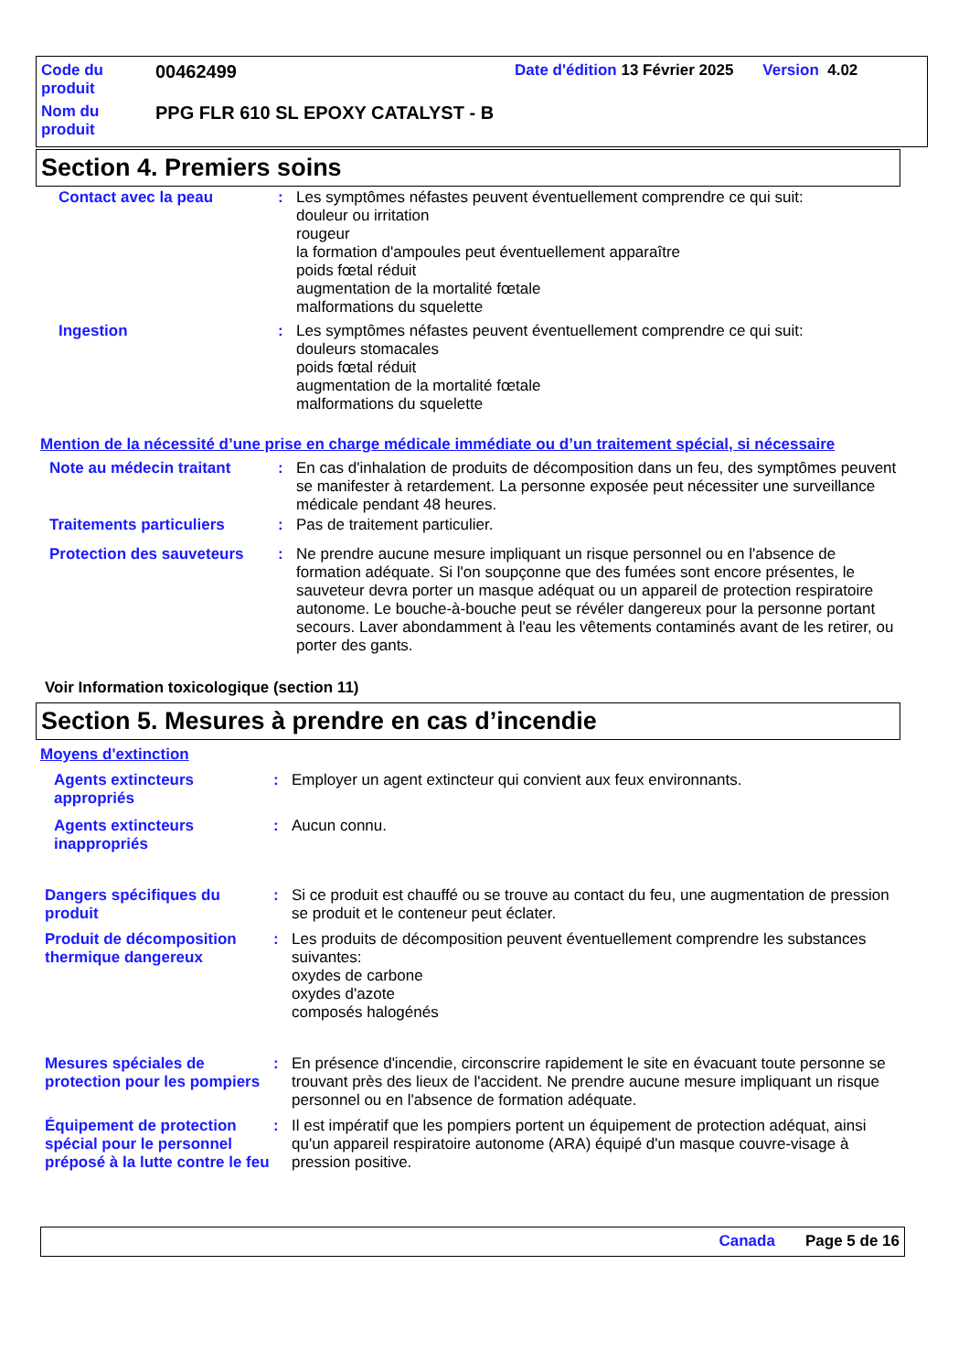Code du
produit
00462499
Date d'édition 13 Février 2025 Version 4.02
Nom du
produit
PPG FLR 610 SL EPOXY CATALYST - B
Section 4. Premiers soins
Contact avec la peau : Les symptômes néfastes peuvent éventuellement comprendre ce qui suit:
douleur ou irritation
rougeur
la formation d'ampoules peut éventuellement apparaître
poids fœtal réduit
augmentation de la mortalité fœtale
malformations du squelette
Ingestion : Les symptômes néfastes peuvent éventuellement comprendre ce qui suit:
douleurs stomacales
poids fœtal réduit
augmentation de la mortalité fœtale
malformations du squelette
Mention de la nécessité d’une prise en charge médicale immédiate ou d’un traitement spécial, si nécessaire
Note au médecin traitant : En cas d'inhalation de produits de décomposition dans un feu, des symptômes peuvent se manifester à retardement. La personne exposée peut nécessiter une surveillance médicale pendant 48 heures.
Traitements particuliers : Pas de traitement particulier.
Protection des sauveteurs
: Ne prendre aucune mesure impliquant un risque personnel ou en l'absence de formation adéquate. Si l'on soupçonne que des fumées sont encore présentes, le sauveteur devra porter un masque adéquat ou un appareil de protection respiratoire autonome. Le bouche-à-bouche peut se révéler dangereux pour la personne portant secours. Laver abondamment à l'eau les vêtements contaminés avant de les retirer, ou porter des gants.
Voir Information toxicologique (section 11)
Section 5. Mesures à prendre en cas d’incendie
Moyens d'extinction
Agents extincteurs appropriés
: Employer un agent extincteur qui convient aux feux environnants.
Agents extincteurs inappropriés
: Aucun connu.
Dangers spécifiques du produit
: Si ce produit est chauffé ou se trouve au contact du feu, une augmentation de pression se produit et le conteneur peut éclater.
Produit de décomposition thermique dangereux
: Les produits de décomposition peuvent éventuellement comprendre les substances suivantes:
oxydes de carbone
oxydes d'azote
composés halogénés
Mesures spéciales de protection pour les pompiers
: En présence d'incendie, circonscrire rapidement le site en évacuant toute personne se trouvant près des lieux de l'accident. Ne prendre aucune mesure impliquant un risque personnel ou en l'absence de formation adéquate.
Équipement de protection spécial pour le personnel préposé à la lutte contre le feu
: Il est impératif que les pompiers portent un équipement de protection adéquat, ainsi qu'un appareil respiratoire autonome (ARA) équipé d'un masque couvre-visage à pression positive.
Canada Page 5 de 16